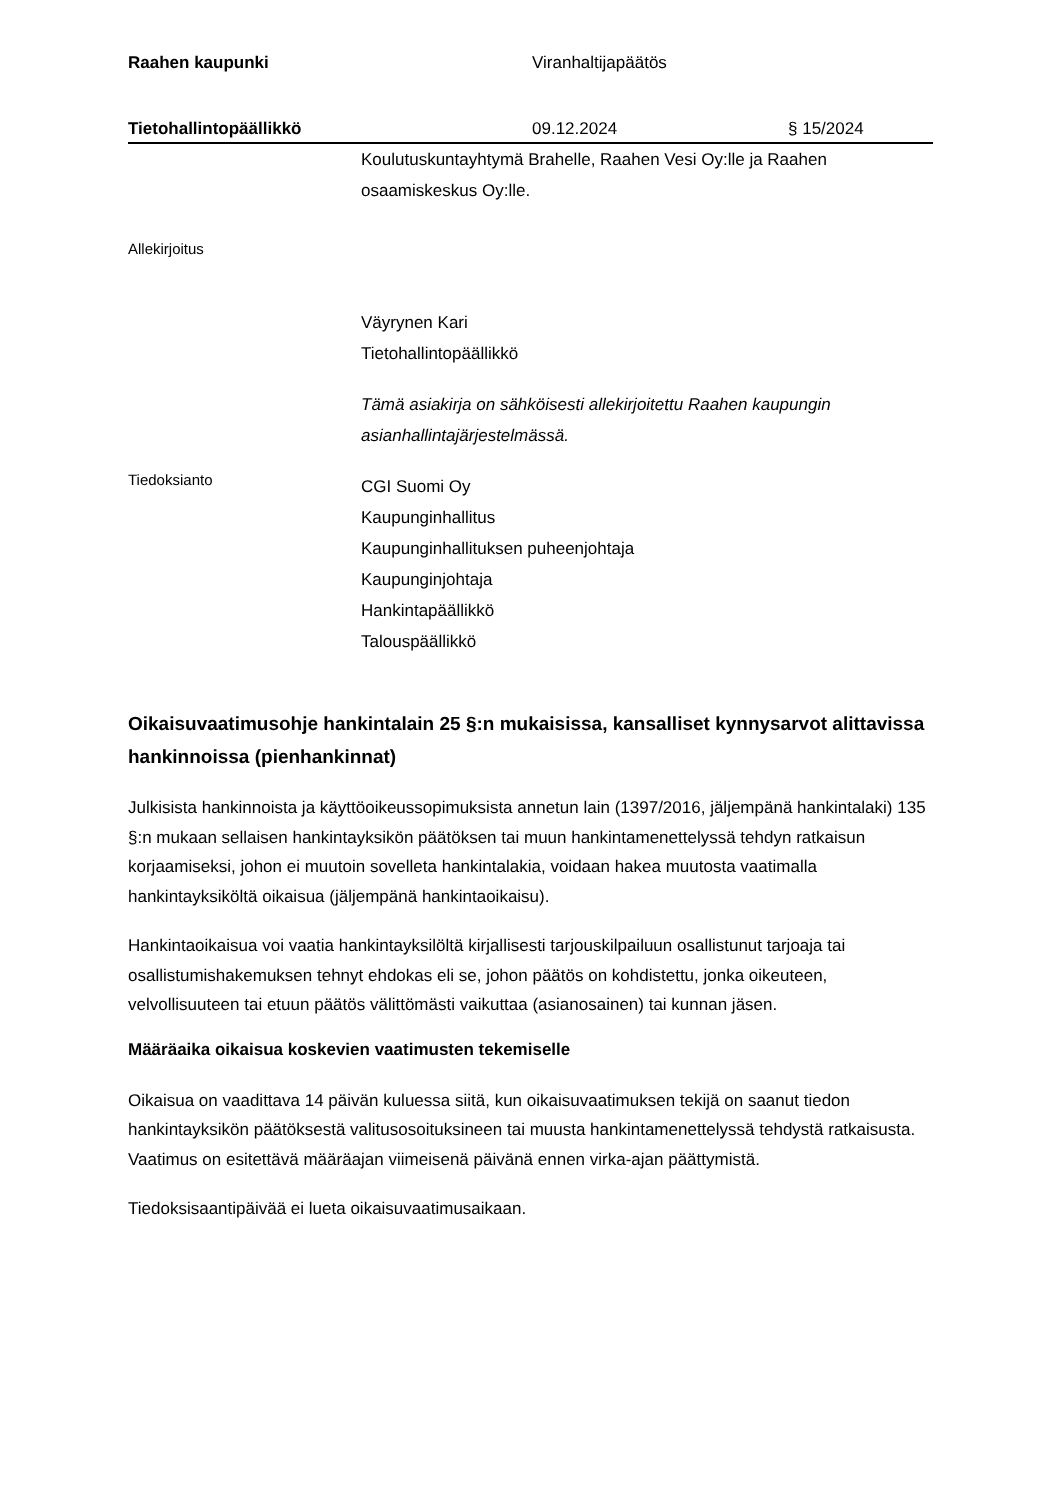Raahen kaupunki Viranhaltijapäätös
Tietohallintopäällikkö 09.12.2024 § 15/2024
Koulutuskuntayhtymä Brahelle, Raahen Vesi Oy:lle ja Raahen osaamiskeskus Oy:lle.
Allekirjoitus
Väyrynen Kari
Tietohallintopäällikkö
Tämä asiakirja on sähköisesti allekirjoitettu Raahen kaupungin asianhallintajärjestelmässä.
Tiedoksianto
CGI Suomi Oy
Kaupunginhallitus
Kaupunginhallituksen puheenjohtaja
Kaupunginjohtaja
Hankintapäällikkö
Talouspäällikkö
Oikaisuvaatimusohje hankintalain 25 §:n mukaisissa, kansalliset kynnysarvot alittavissa hankinnoissa (pienhankinnat)
Julkisista hankinnoista ja käyttöoikeussopimuksista annetun lain (1397/2016, jäljempänä hankintalaki) 135 §:n mukaan sellaisen hankintayksikön päätöksen tai muun hankintamenettelyssä tehdyn ratkaisun korjaamiseksi, johon ei muutoin sovelleta hankintalakia, voidaan hakea muutosta vaatimalla hankintayksiköltä oikaisua (jäljempänä hankintaoikaisu).
Hankintaoikaisua voi vaatia hankintayksilöltä kirjallisesti tarjouskilpailuun osallistunut tarjoaja tai osallistumishakemuksen tehnyt ehdokas eli se, johon päätös on kohdistettu, jonka oikeuteen, velvollisuuteen tai etuun päätös välittömästi vaikuttaa (asianosainen) tai kunnan jäsen.
Määräaika oikaisua koskevien vaatimusten tekemiselle
Oikaisua on vaadittava 14 päivän kuluessa siitä, kun oikaisuvaatimuksen tekijä on saanut tiedon hankintayksikön päätöksestä valitusosoituksineen tai muusta hankintamenettelyssä tehdystä ratkaisusta. Vaatimus on esitettävä määräajan viimeisenä päivänä ennen virka-ajan päättymistä.
Tiedoksisaantipäivää ei lueta oikaisuvaatimusaikaan.